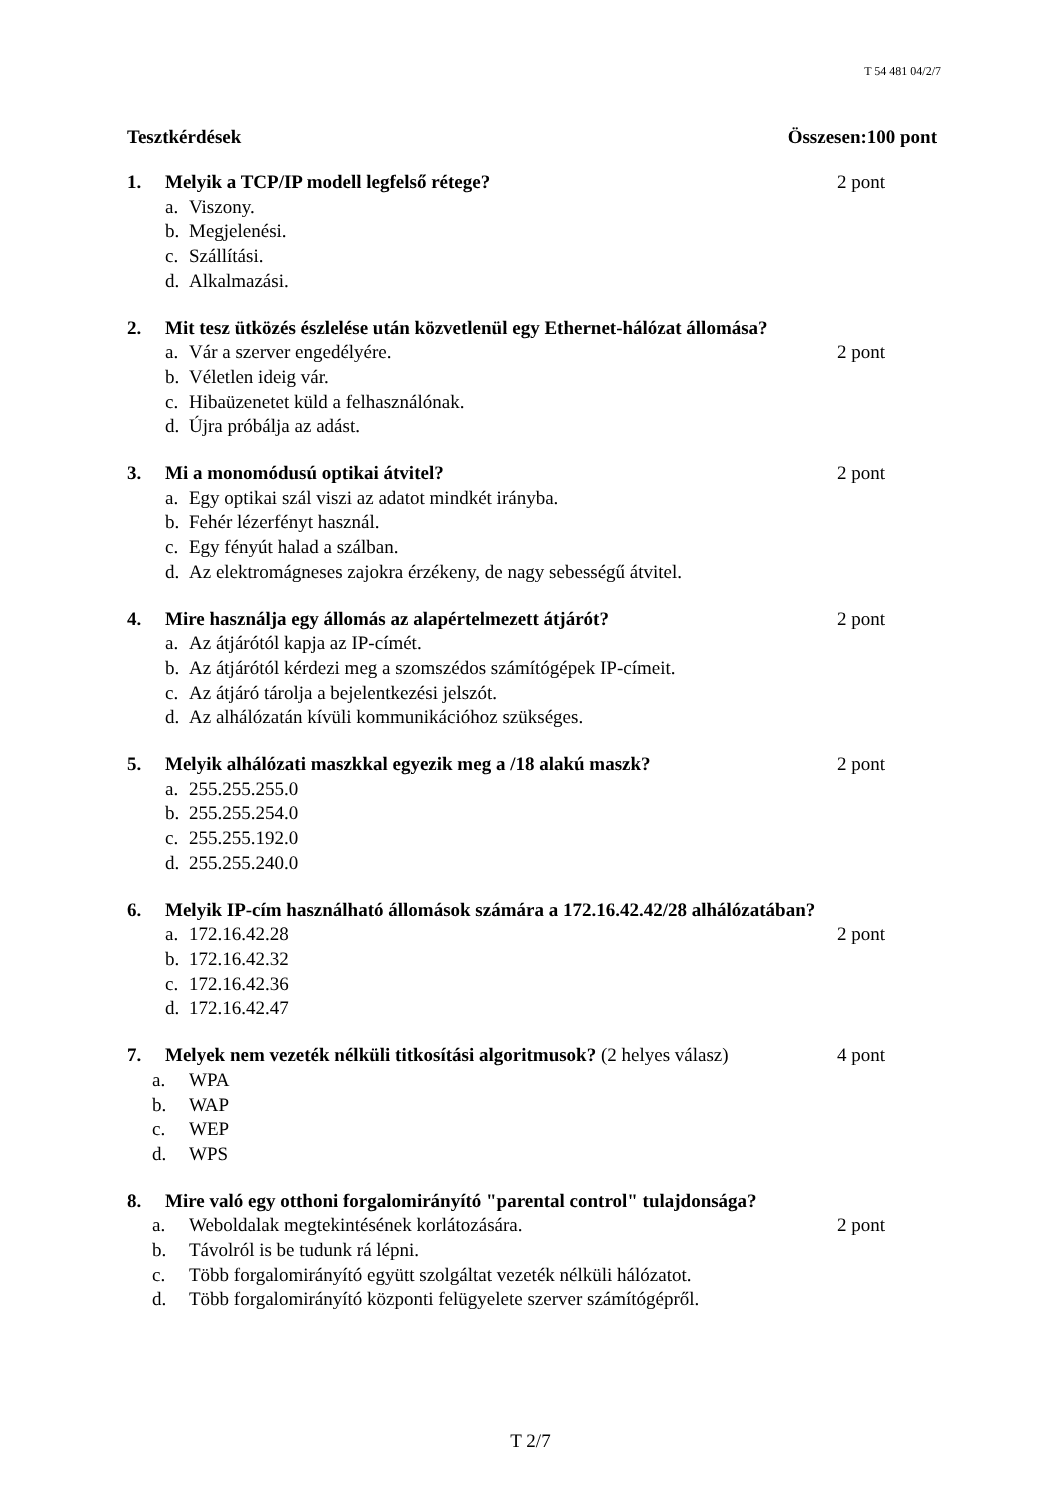T 54 481 04/2/7
Tesztkérdések Összesen:100 pont
1. Melyik a TCP/IP modell legfelső rétege? 2 pont
a. Viszony.
b. Megjelenési.
c. Szállítási.
d. Alkalmazási.
2. Mit tesz ütközés észlelése után közvetlenül egy Ethernet-hálózat állomása?
a. Vár a szerver engedélyére. 2 pont
b. Véletlen ideig vár.
c. Hibaüzenetet küld a felhasználónak.
d. Újra próbálja az adást.
3. Mi a monomódusú optikai átvitel? 2 pont
a. Egy optikai szál viszi az adatot mindkét irányba.
b. Fehér lézerfényt használ.
c. Egy fényút halad a szálban.
d. Az elektromágneses zajokra érzékeny, de nagy sebességű átvitel.
4. Mire használja egy állomás az alapértelmezett átjárót? 2 pont
a. Az átjárótól kapja az IP-címét.
b. Az átjárótól kérdezi meg a szomszédos számítógépek IP-címeit.
c. Az átjáró tárolja a bejelentkezési jelszót.
d. Az alhálózatán kívüli kommunikációhoz szükséges.
5. Melyik alhálózati maszkkal egyezik meg a /18 alakú maszk? 2 pont
a. 255.255.255.0
b. 255.255.254.0
c. 255.255.192.0
d. 255.255.240.0
6. Melyik IP-cím használható állomások számára a 172.16.42.42/28 alhálózatában?
a. 172.16.42.28 2 pont
b. 172.16.42.32
c. 172.16.42.36
d. 172.16.42.47
7. Melyek nem vezeték nélküli titkosítási algoritmusok? (2 helyes válasz) 4 pont
a. WPA
b. WAP
c. WEP
d. WPS
8. Mire való egy otthoni forgalomirányító "parental control" tulajdonsága?
a. Weboldalak megtekintésének korlátozására. 2 pont
b. Távolról is be tudunk rá lépni.
c. Több forgalomirányító együtt szolgáltat vezeték nélküli hálózatot.
d. Több forgalomirányító központi felügyelete szerver számítógépről.
T 2/7